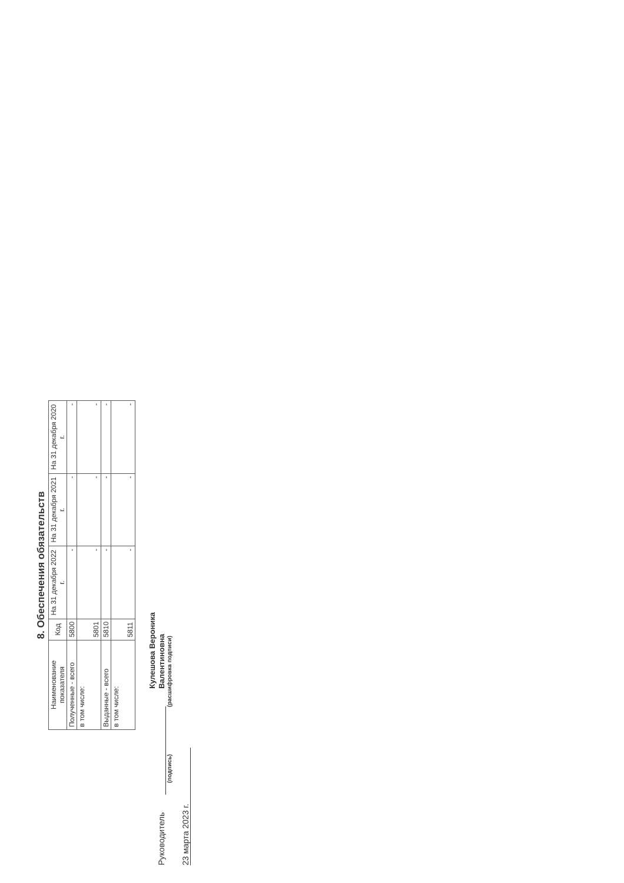8. Обеспечения обязательств
| Наименование показателя | Код | На 31 декабря 2022 г. | На 31 декабря 2021 г. | На 31 декабря 2020 г. |
| --- | --- | --- | --- | --- |
| Полученные - всего | 5800 | - | - | - |
| в том числе: | 5801 | - | - | - |
| Выданные - всего | 5810 | - | - | - |
| в том числе: | 5811 | - | - | - |
Руководитель Кулешова Вероника
Валентиновна
(подпись) (расшифровка подписи)
23 марта 2023 г.